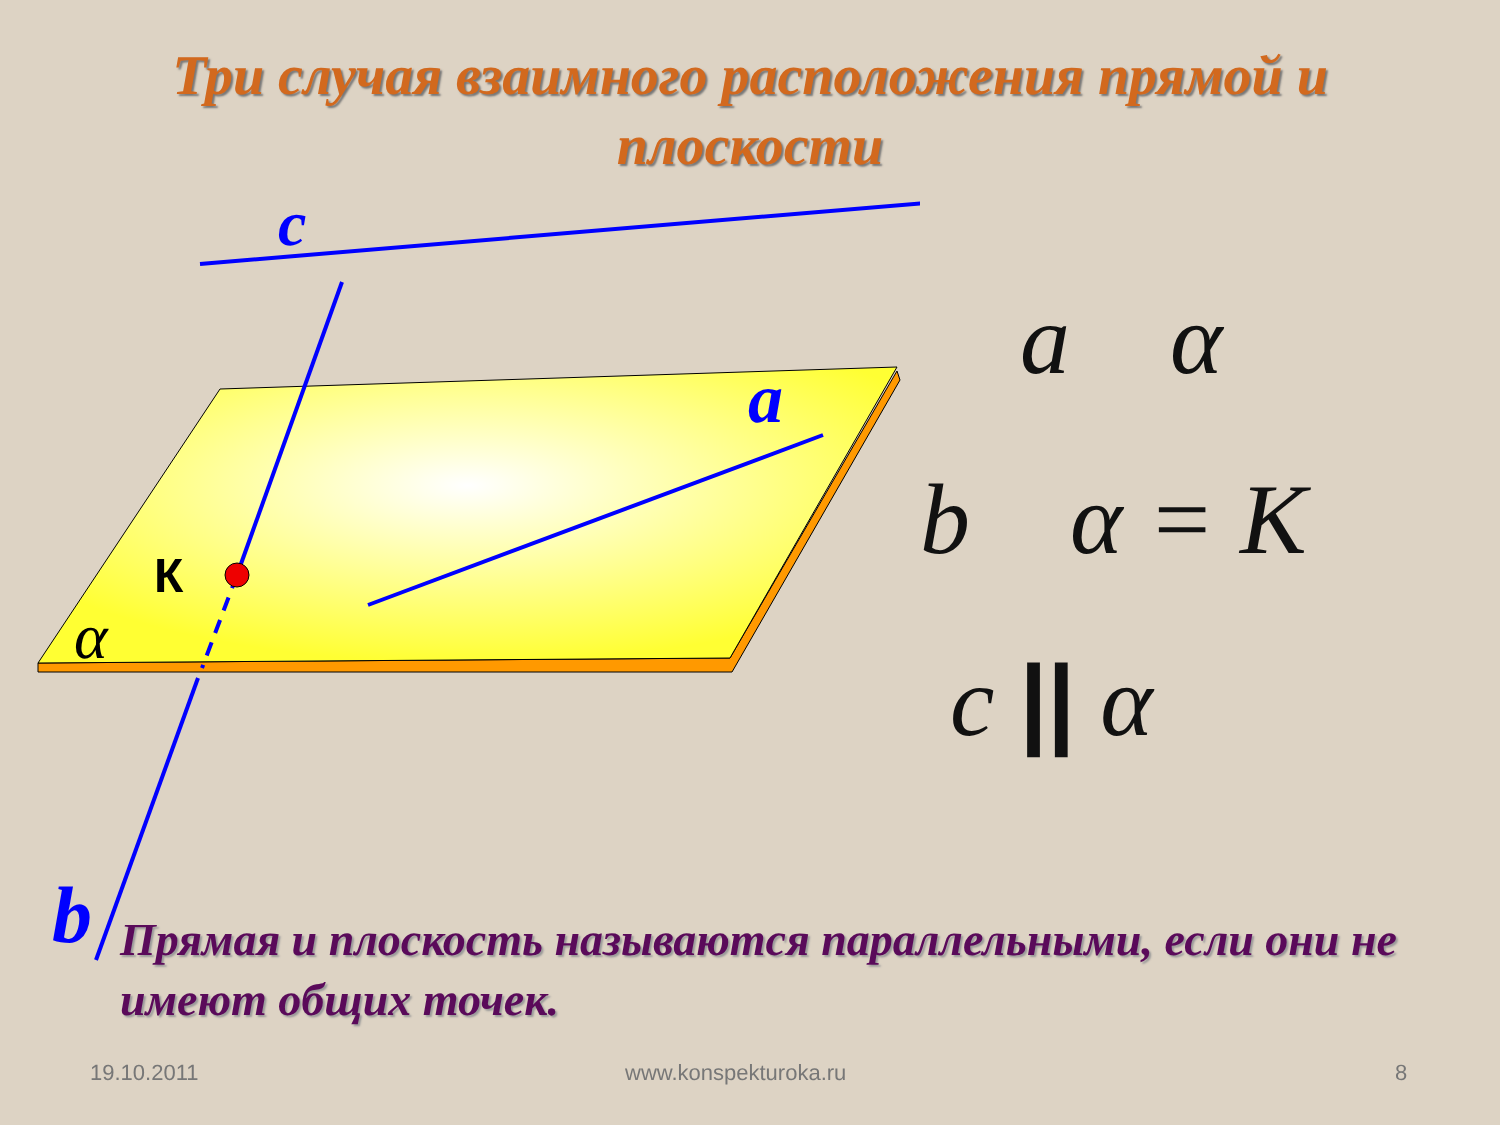Три случая взаимного расположения прямой и плоскости
c
a
К
α
b
a α
b α = K
c || α
Прямая и плоскость называются параллельными, если они не имеют общих точек.
19.10.2011 www.konspekturoka.ru 8